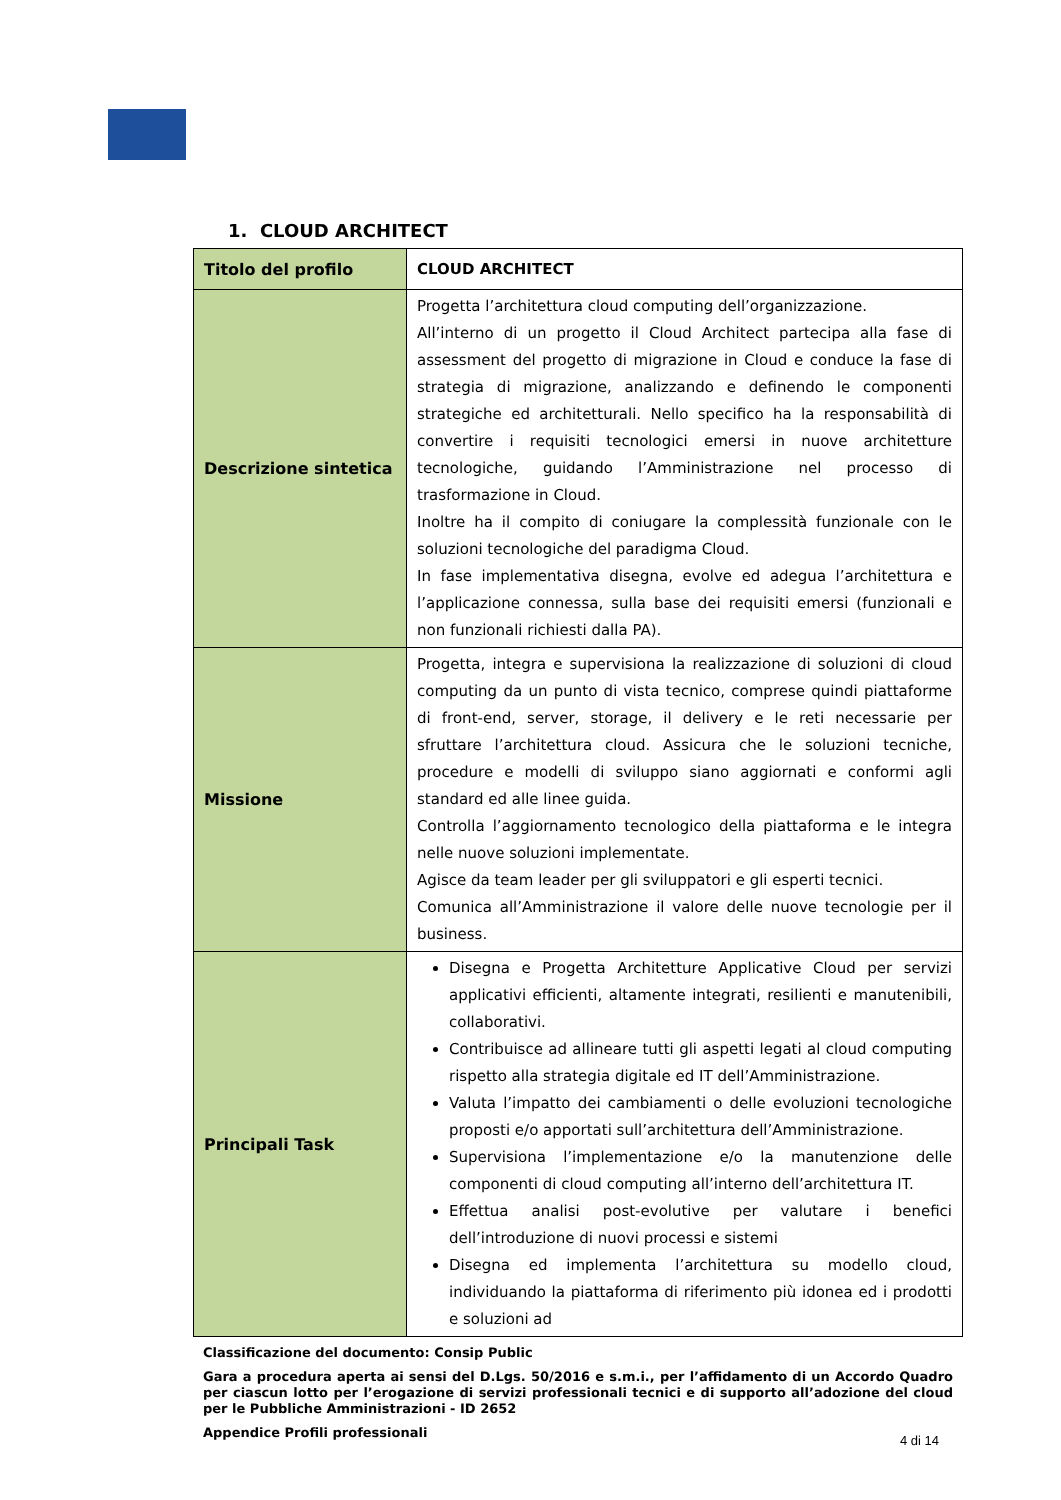1. CLOUD ARCHITECT
| Titolo del profilo | CLOUD ARCHITECT |
| Descrizione sintetica | Progetta l’architettura cloud computing dell’organizzazione. All’interno di un progetto il Cloud Architect partecipa alla fase di assessment del progetto di migrazione in Cloud e conduce la fase di strategia di migrazione, analizzando e definendo le componenti strategiche ed architetturali. Nello specifico ha la responsabilità di convertire i requisiti tecnologici emersi in nuove architetture tecnologiche, guidando l’Amministrazione nel processo di trasformazione in Cloud. Inoltre ha il compito di coniugare la complessità funzionale con le soluzioni tecnologiche del paradigma Cloud. In fase implementativa disegna, evolve ed adegua l’architettura e l’applicazione connessa, sulla base dei requisiti emersi (funzionali e non funzionali richiesti dalla PA). |
| Missione | Progetta, integra e supervisiona la realizzazione di soluzioni di cloud computing da un punto di vista tecnico, comprese quindi piattaforme di front-end, server, storage, il delivery e le reti necessarie per sfruttare l’architettura cloud. Assicura che le soluzioni tecniche, procedure e modelli di sviluppo siano aggiornati e conformi agli standard ed alle linee guida. Controlla l’aggiornamento tecnologico della piattaforma e le integra nelle nuove soluzioni implementate. Agisce da team leader per gli sviluppatori e gli esperti tecnici. Comunica all’Amministrazione il valore delle nuove tecnologie per il business. |
| Principali Task | Disegna e Progetta Architetture Applicative Cloud per servizi applicativi efficienti, altamente integrati, resilienti e manutenibili, collaborativi. Contribuisce ad allineare tutti gli aspetti legati al cloud computing rispetto alla strategia digitale ed IT dell’Amministrazione. Valuta l’impatto dei cambiamenti o delle evoluzioni tecnologiche proposti e/o apportati sull’architettura dell’Amministrazione. Supervisiona l’implementazione e/o la manutenzione delle componenti di cloud computing all’interno dell’architettura IT. Effettua analisi post-evolutive per valutare i benefici dell’introduzione di nuovi processi e sistemi Disegna ed implementa l’architettura su modello cloud, individuando la piattaforma di riferimento più idonea ed i prodotti e soluzioni ad |
Classificazione del documento: Consip Public
Gara a procedura aperta ai sensi del D.Lgs. 50/2016 e s.m.i., per l’affidamento di un Accordo Quadro per ciascun lotto per l’erogazione di servizi professionali tecnici e di supporto all’adozione del cloud per le Pubbliche Amministrazioni - ID 2652
Appendice Profili professionali
4 di 14